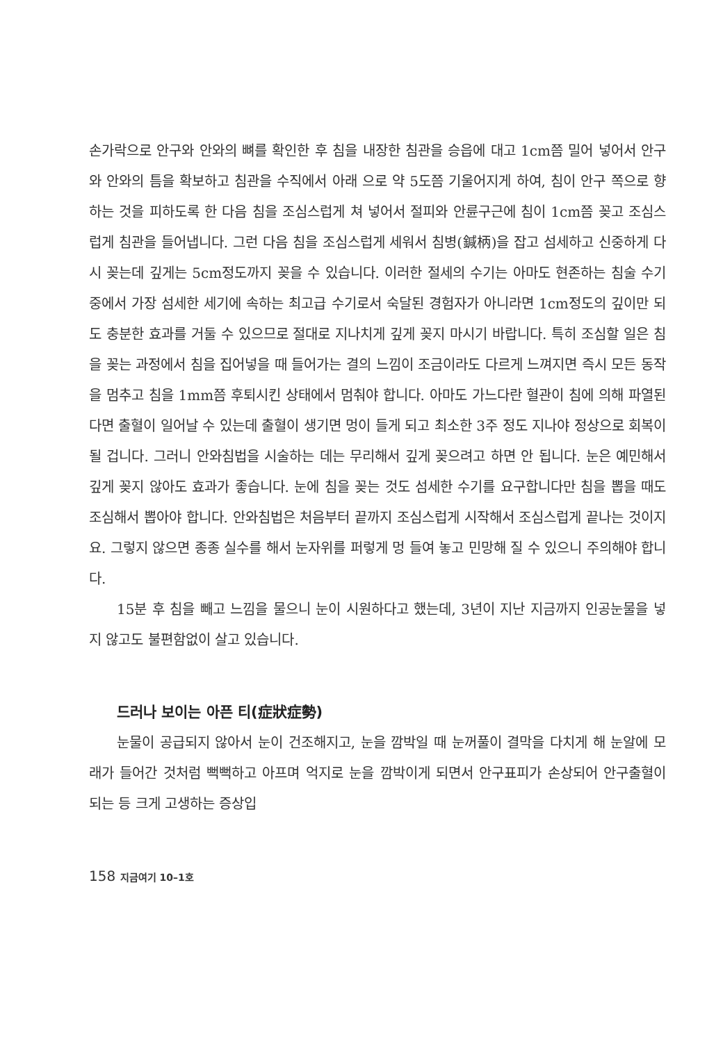손가락으로 안구와 안와의 뼈를 확인한 후 침을 내장한 침관을 승읍에 대고 1cm쯤 밀어 넣어서 안구와 안와의 틈을 확보하고 침관을 수직에서 아래 으로 약 5도쯤 기울어지게 하여, 침이 안구 쪽으로 향하는 것을 피하도록 한 다음 침을 조심스럽게 쳐 넣어서 절피와 안륜구근에 침이 1cm쯤 꽂고 조심스럽게 침관을 들어냅니다. 그런 다음 침을 조심스럽게 세워서 침병(鍼柄)을 잡고 섬세하고 신중하게 다시 꽂는데 깊게는 5cm정도까지 꽂을 수 있습니다. 이러한 절세의 수기는 아마도 현존하는 침술 수기 중에서 가장 섬세한 세기에 속하는 최고급 수기로서 숙달된 경험자가 아니라면 1cm정도의 깊이만 되도 충분한 효과를 거둘 수 있으므로 절대로 지나치게 깊게 꽂지 마시기 바랍니다. 특히 조심할 일은 침을 꽂는 과정에서 침을 집어넣을 때 들어가는 결의 느낌이 조금이라도 다르게 느껴지면 즉시 모든 동작을 멈추고 침을 1mm쯤 후퇴시킨 상태에서 멈춰야 합니다. 아마도 가느다란 혈관이 침에 의해 파열된다면 출혈이 일어날 수 있는데 출혈이 생기면 멍이 들게 되고 최소한 3주 정도 지나야 정상으로 회복이 될 겁니다. 그러니 안와침법을 시술하는 데는 무리해서 깊게 꽂으려고 하면 안 됩니다. 눈은 예민해서 깊게 꽂지 않아도 효과가 좋습니다. 눈에 침을 꽂는 것도 섬세한 수기를 요구합니다만 침을 뽑을 때도 조심해서 뽑아야 합니다. 안와침법은 처음부터 끝까지 조심스럽게 시작해서 조심스럽게 끝나는 것이지요. 그렇지 않으면 종종 실수를 해서 눈자위를 퍼렇게 멍 들여 놓고 민망해 질 수 있으니 주의해야 합니다.
15분 후 침을 빼고 느낌을 물으니 눈이 시원하다고 했는데, 3년이 지난 지금까지 인공눈물을 넣지 않고도 불편함없이 살고 있습니다.
드러나 보이는 아픈 티(症狀症勢)
눈물이 공급되지 않아서 눈이 건조해지고, 눈을 깜박일 때 눈꺼풀이 결막을 다치게 해 눈알에 모래가 들어간 것처럼 뻑뻑하고 아프며 억지로 눈을 깜박이게 되면서 안구표피가 손상되어 안구출혈이 되는 등 크게 고생하는 증상입
158 지금여기 10–1호